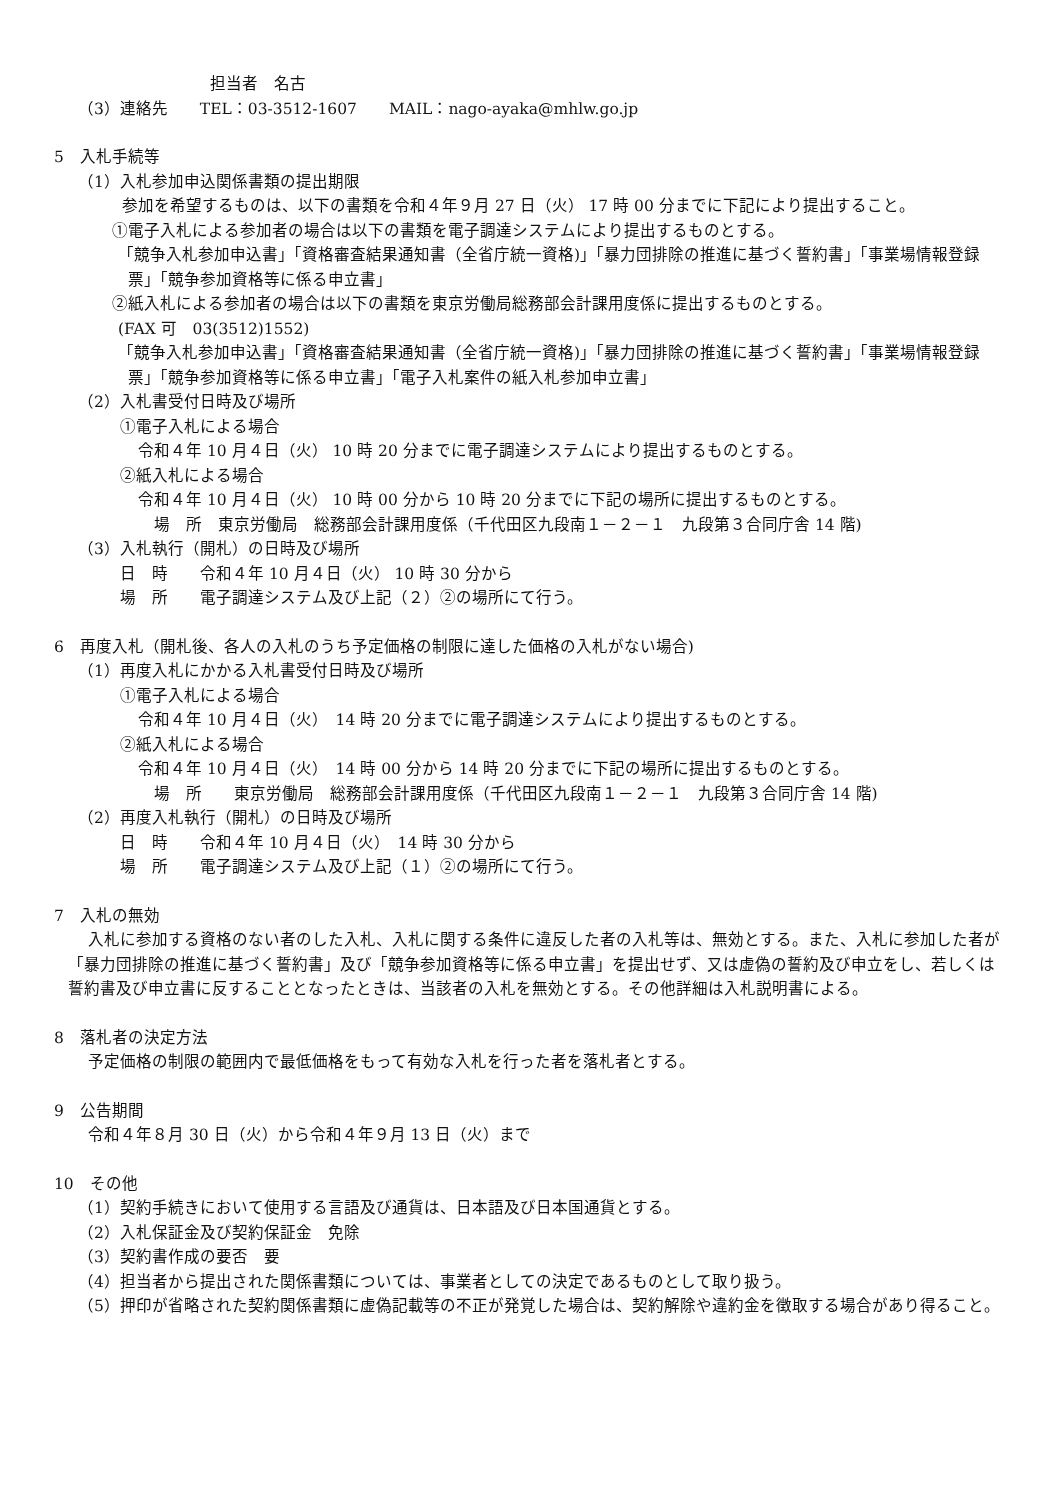担当者　名古
（3）連絡先　　TEL：03-3512-1607　　MAIL：nago-ayaka@mhlw.go.jp
5　入札手続等
（1）入札参加申込関係書類の提出期限
参加を希望するものは、以下の書類を令和４年９月 27 日（火） 17 時 00 分までに下記により提出すること。
①電子入札による参加者の場合は以下の書類を電子調達システムにより提出するものとする。
「競争入札参加申込書」「資格審査結果通知書（全省庁統一資格)」「暴力団排除の推進に基づく誓約書」「事業場情報登録票」「競争参加資格等に係る申立書」
②紙入札による参加者の場合は以下の書類を東京労働局総務部会計課用度係に提出するものとする。
(FAX 可　03(3512)1552)
「競争入札参加申込書」「資格審査結果通知書（全省庁統一資格)」「暴力団排除の推進に基づく誓約書」「事業場情報登録票」「競争参加資格等に係る申立書」「電子入札案件の紙入札参加申立書」
（2）入札書受付日時及び場所
①電子入札による場合
令和４年 10 月４日（火） 10 時 20 分までに電子調達システムにより提出するものとする。
②紙入札による場合
令和４年 10 月４日（火） 10 時 00 分から 10 時 20 分までに下記の場所に提出するものとする。
　場　所　東京労働局　総務部会計課用度係（千代田区九段南１－２－１　九段第３合同庁舎 14 階)
（3）入札執行（開札）の日時及び場所
日　時　　令和４年 10 月４日（火） 10 時 30 分から
場　所　　電子調達システム及び上記（２）②の場所にて行う。
6　再度入札（開札後、各人の入札のうち予定価格の制限に達した価格の入札がない場合)
（1）再度入札にかかる入札書受付日時及び場所
①電子入札による場合
令和４年 10 月４日（火）　14 時 20 分までに電子調達システムにより提出するものとする。
②紙入札による場合
令和４年 10 月４日（火）　14 時 00 分から 14 時 20 分までに下記の場所に提出するものとする。
　場　所　　東京労働局　総務部会計課用度係（千代田区九段南１－２－１　九段第３合同庁舎 14 階)
（2）再度入札執行（開札）の日時及び場所
日　時　　令和４年 10 月４日（火）　14 時 30 分から
場　所　　電子調達システム及び上記（１）②の場所にて行う。
7　入札の無効
入札に参加する資格のない者のした入札、入札に関する条件に違反した者の入札等は、無効とする。また、入札に参加した者が「暴力団排除の推進に基づく誓約書」及び「競争参加資格等に係る申立書」を提出せず、又は虚偽の誓約及び申立をし、若しくは誓約書及び申立書に反することとなったときは、当該者の入札を無効とする。その他詳細は入札説明書による。
8　落札者の決定方法
予定価格の制限の範囲内で最低価格をもって有効な入札を行った者を落札者とする。
9　公告期間
令和４年８月 30 日（火）から令和４年９月 13 日（火）まで
10　その他
（1）契約手続きにおいて使用する言語及び通貨は、日本語及び日本国通貨とする。
（2）入札保証金及び契約保証金　免除
（3）契約書作成の要否　要
（4）担当者から提出された関係書類については、事業者としての決定であるものとして取り扱う。
（5）押印が省略された契約関係書類に虚偽記載等の不正が発覚した場合は、契約解除や違約金を徴取する場合があり得ること。